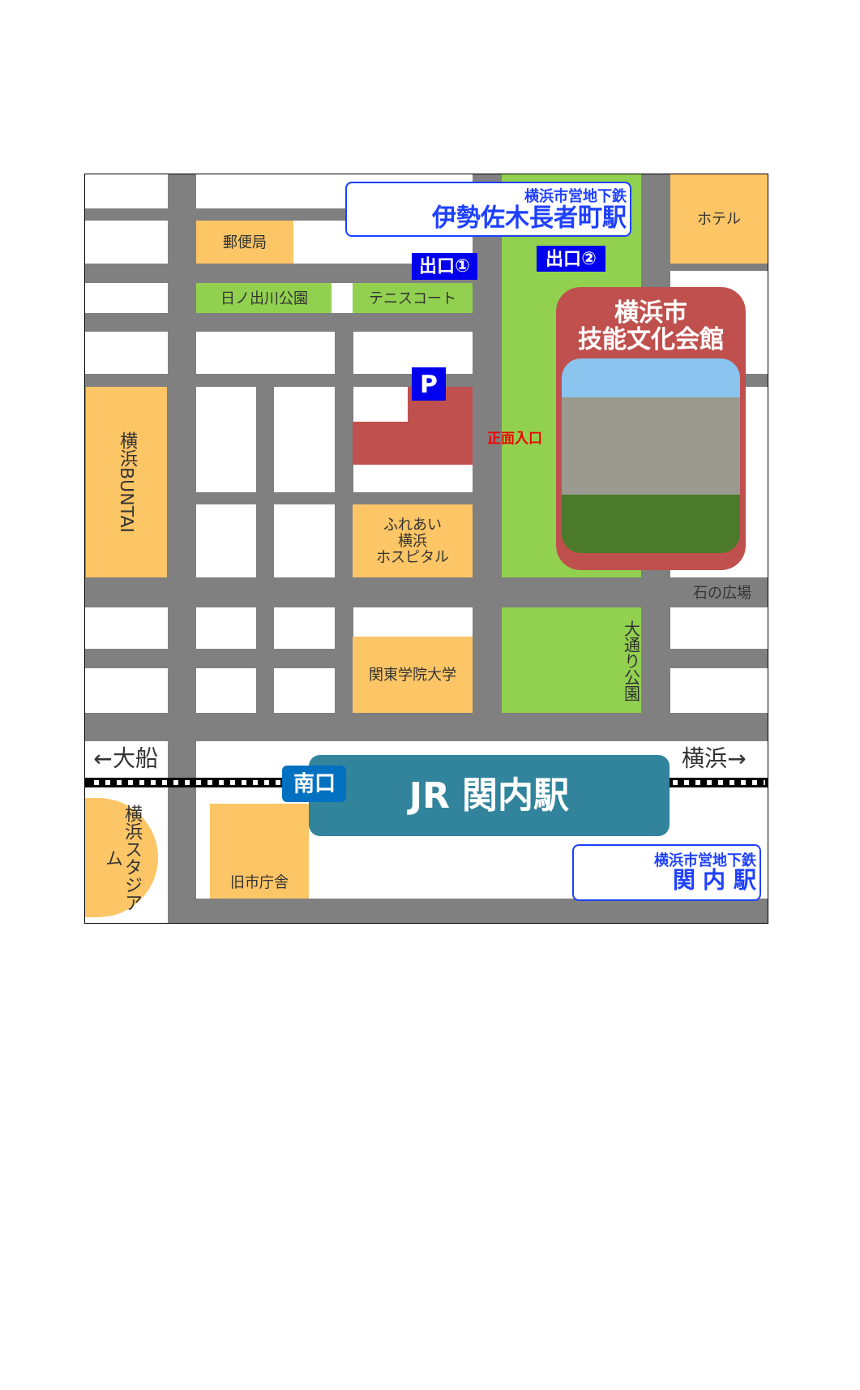横浜市営地下鉄
伊勢佐木長者町駅
ホテル
郵便局
出口①
出口②
日ノ出川公園
テニスコート
横浜市
技能文化会館
P
正面入口
横浜BUNTAI
ふれあい
横浜
ホスピタル
石の広場
大通り公園
関東学院大学
←大船
横浜→
JR 関内駅
南口
横浜スタジアム
旧市庁舎
横浜市営地下鉄
関 内 駅